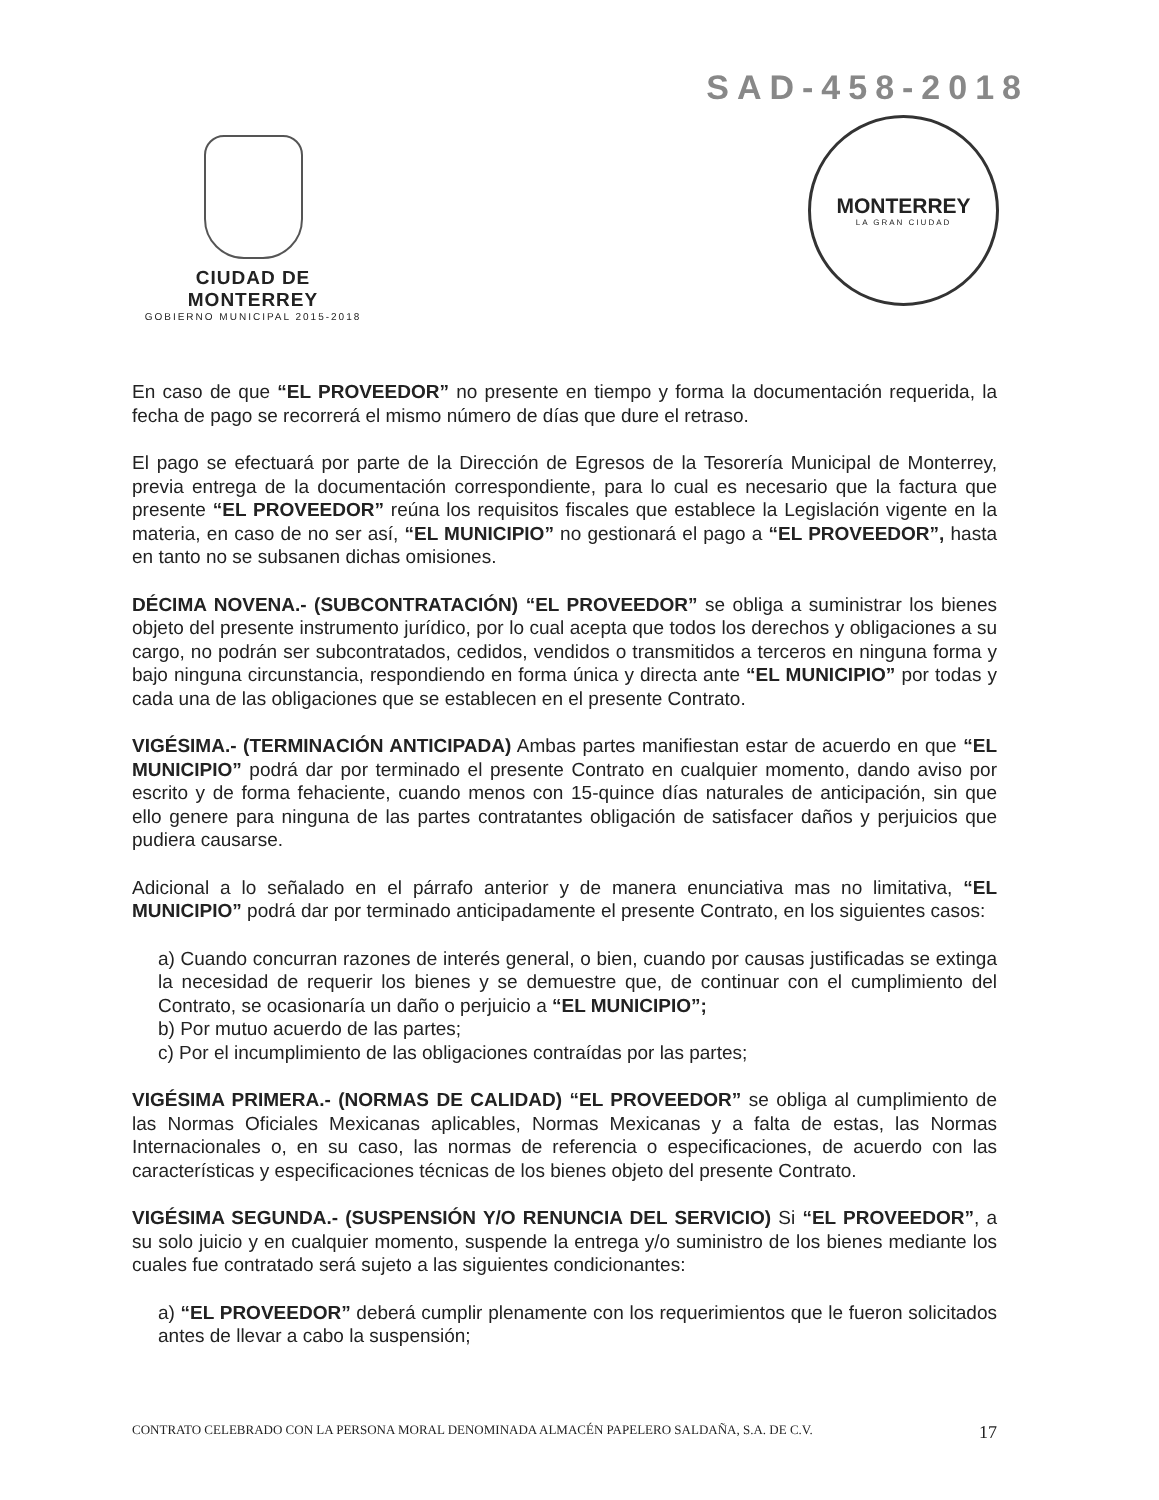SAD-458-2018
CIUDAD DE MONTERREY
GOBIERNO MUNICIPAL 2015-2018
MONTERREY
LA GRAN CIUDAD
En caso de que “EL PROVEEDOR” no presente en tiempo y forma la documentación requerida, la fecha de pago se recorrerá el mismo número de días que dure el retraso.
El pago se efectuará por parte de la Dirección de Egresos de la Tesorería Municipal de Monterrey, previa entrega de la documentación correspondiente, para lo cual es necesario que la factura que presente “EL PROVEEDOR” reúna los requisitos fiscales que establece la Legislación vigente en la materia, en caso de no ser así, “EL MUNICIPIO” no gestionará el pago a “EL PROVEEDOR”, hasta en tanto no se subsanen dichas omisiones.
DÉCIMA NOVENA.- (SUBCONTRATACIÓN) “EL PROVEEDOR” se obliga a suministrar los bienes objeto del presente instrumento jurídico, por lo cual acepta que todos los derechos y obligaciones a su cargo, no podrán ser subcontratados, cedidos, vendidos o transmitidos a terceros en ninguna forma y bajo ninguna circunstancia, respondiendo en forma única y directa ante “EL MUNICIPIO” por todas y cada una de las obligaciones que se establecen en el presente Contrato.
VIGÉSIMA.- (TERMINACIÓN ANTICIPADA) Ambas partes manifiestan estar de acuerdo en que “EL MUNICIPIO” podrá dar por terminado el presente Contrato en cualquier momento, dando aviso por escrito y de forma fehaciente, cuando menos con 15-quince días naturales de anticipación, sin que ello genere para ninguna de las partes contratantes obligación de satisfacer daños y perjuicios que pudiera causarse.
Adicional a lo señalado en el párrafo anterior y de manera enunciativa mas no limitativa, “EL MUNICIPIO” podrá dar por terminado anticipadamente el presente Contrato, en los siguientes casos:
a) Cuando concurran razones de interés general, o bien, cuando por causas justificadas se extinga la necesidad de requerir los bienes y se demuestre que, de continuar con el cumplimiento del Contrato, se ocasionaría un daño o perjuicio a “EL MUNICIPIO”;
b) Por mutuo acuerdo de las partes;
c) Por el incumplimiento de las obligaciones contraídas por las partes;
VIGÉSIMA PRIMERA.- (NORMAS DE CALIDAD) “EL PROVEEDOR” se obliga al cumplimiento de las Normas Oficiales Mexicanas aplicables, Normas Mexicanas y a falta de estas, las Normas Internacionales o, en su caso, las normas de referencia o especificaciones, de acuerdo con las características y especificaciones técnicas de los bienes objeto del presente Contrato.
VIGÉSIMA SEGUNDA.- (SUSPENSIÓN Y/O RENUNCIA DEL SERVICIO) Si “EL PROVEEDOR”, a su solo juicio y en cualquier momento, suspende la entrega y/o suministro de los bienes mediante los cuales fue contratado será sujeto a las siguientes condicionantes:
a) “EL PROVEEDOR” deberá cumplir plenamente con los requerimientos que le fueron solicitados antes de llevar a cabo la suspensión;
CONTRATO CELEBRADO CON LA PERSONA MORAL DENOMINADA ALMACÉN PAPELERO SALDAÑA, S.A. DE C.V. 17